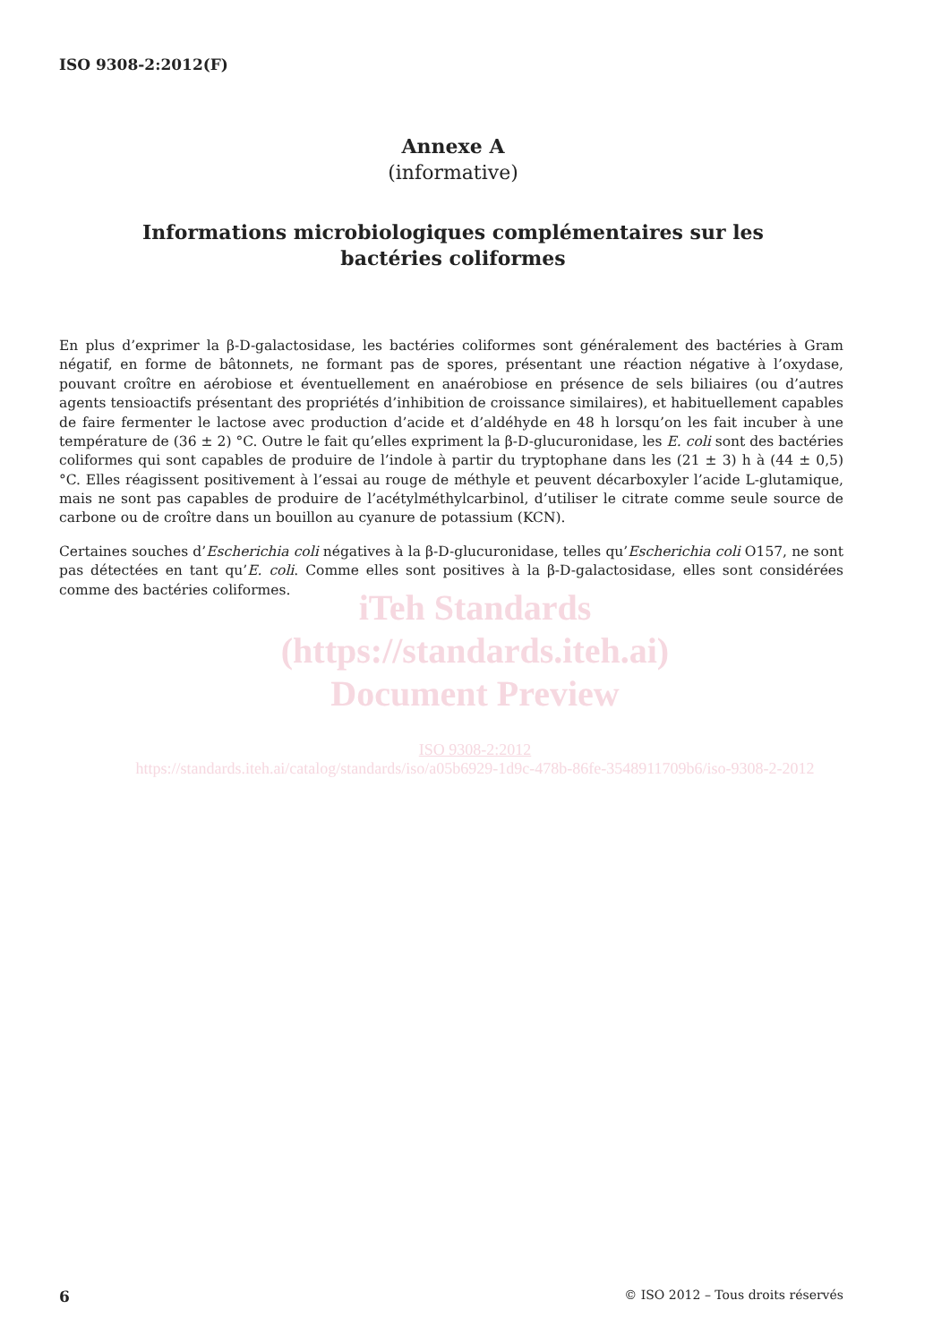ISO 9308-2:2012(F)
Annexe A
(informative)
Informations microbiologiques complémentaires sur les
bactéries coliformes
En plus d’exprimer la β-D-galactosidase, les bactéries coliformes sont généralement des bactéries à Gram négatif, en forme de bâtonnets, ne formant pas de spores, présentant une réaction négative à l’oxydase, pouvant croître en aérobiose et éventuellement en anaérobiose en présence de sels biliaires (ou d’autres agents tensioactifs présentant des propriétés d’inhibition de croissance similaires), et habituellement capables de faire fermenter le lactose avec production d’acide et d’aldéhyde en 48 h lorsqu’on les fait incuber à une température de (36 ± 2) °C. Outre le fait qu’elles expriment la β-D-glucuronidase, les E. coli sont des bactéries coliformes qui sont capables de produire de l’indole à partir du tryptophane dans les (21 ± 3) h à (44 ± 0,5) °C. Elles réagissent positivement à l’essai au rouge de méthyle et peuvent décarboxyler l’acide L-glutamique, mais ne sont pas capables de produire de l’acétylméthylcarbinol, d’utiliser le citrate comme seule source de carbone ou de croître dans un bouillon au cyanure de potassium (KCN).
Certaines souches d’Escherichia coli négatives à la β-D-glucuronidase, telles qu’Escherichia coli O157, ne sont pas détectées en tant qu’E. coli. Comme elles sont positives à la β-D-galactosidase, elles sont considérées comme des bactéries coliformes.
iTeh Standards
(https://standards.iteh.ai)
Document Preview
ISO 9308-2:2012
https://standards.iteh.ai/catalog/standards/iso/a05b6929-1d9c-478b-86fe-3548911709b6/iso-9308-2-2012
6 © ISO 2012 – Tous droits réservés